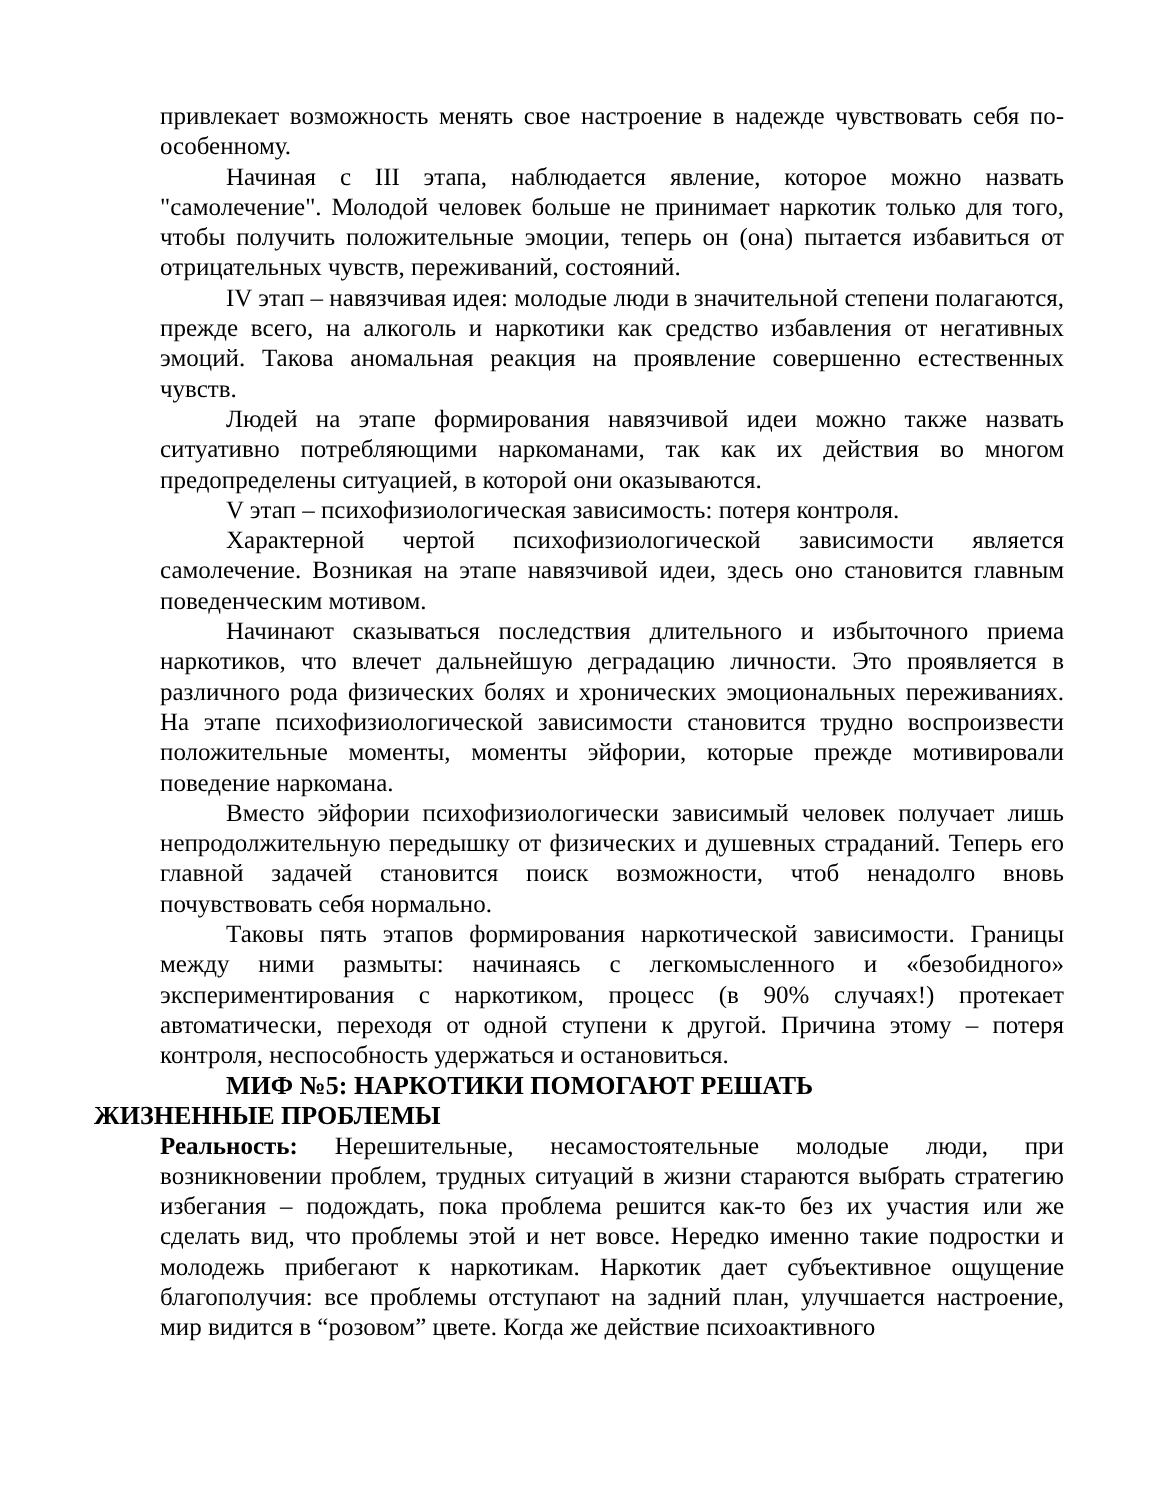привлекает возможность менять свое настроение в надежде чувствовать себя по-особенному.
Начиная с III этапа, наблюдается явление, которое можно назвать "самолечение". Молодой человек больше не принимает наркотик только для того, чтобы получить положительные эмоции, теперь он (она) пытается избавиться от отрицательных чувств, переживаний, состояний.
IV этап – навязчивая идея: молодые люди в значительной степени полагаются, прежде всего, на алкоголь и наркотики как средство избавления от негативных эмоций. Такова аномальная реакция на проявление совершенно естественных чувств.
Людей на этапе формирования навязчивой идеи можно также назвать ситуативно потребляющими наркоманами, так как их действия во многом предопределены ситуацией, в которой они оказываются.
V этап – психофизиологическая зависимость: потеря контроля.
Характерной чертой психофизиологической зависимости является самолечение. Возникая на этапе навязчивой идеи, здесь оно становится главным поведенческим мотивом.
Начинают сказываться последствия длительного и избыточного приема наркотиков, что влечет дальнейшую деградацию личности. Это проявляется в различного рода физических болях и хронических эмоциональных переживаниях. На этапе психофизиологической зависимости становится трудно воспроизвести положительные моменты, моменты эйфории, которые прежде мотивировали поведение наркомана.
Вместо эйфории психофизиологически зависимый человек получает лишь непродолжительную передышку от физических и душевных страданий. Теперь его главной задачей становится поиск возможности, чтоб ненадолго вновь почувствовать себя нормально.
Таковы пять этапов формирования наркотической зависимости. Границы между ними размыты: начинаясь с легкомысленного и «безобидного» экспериментирования с наркотиком, процесс (в 90% случаях!) протекает автоматически, переходя от одной ступени к другой. Причина этому – потеря контроля, неспособность удержаться и остановиться.
МИФ №5: НАРКОТИКИ ПОМОГАЮТ РЕШАТЬ
ЖИЗНЕННЫЕ ПРОБЛЕМЫ
Реальность: Нерешительные, несамостоятельные молодые люди, при возникновении проблем, трудных ситуаций в жизни стараются выбрать стратегию избегания – подождать, пока проблема решится как-то без их участия или же сделать вид, что проблемы этой и нет вовсе. Нередко именно такие подростки и молодежь прибегают к наркотикам. Наркотик дает субъективное ощущение благополучия: все проблемы отступают на задний план, улучшается настроение, мир видится в “розовом” цвете. Когда же действие психоактивного